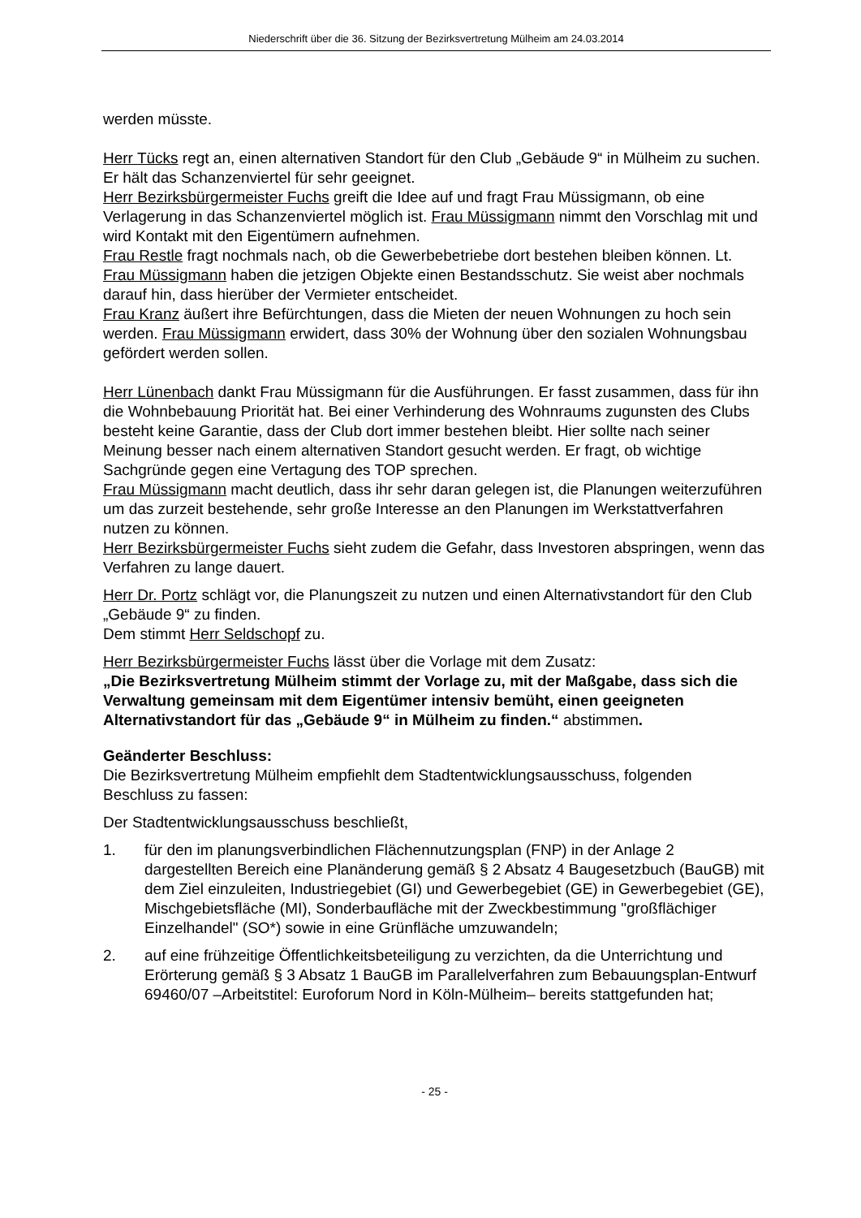Niederschrift über die 36. Sitzung der Bezirksvertretung Mülheim am 24.03.2014
werden müsste.
Herr Tücks regt an, einen alternativen Standort für den Club „Gebäude 9“ in Mülheim zu suchen. Er hält das Schanzenviertel für sehr geeignet.
Herr Bezirksbürgermeister Fuchs greift die Idee auf und fragt Frau Müssigmann, ob eine Verlagerung in das Schanzenviertel möglich ist. Frau Müssigmann nimmt den Vorschlag mit und wird Kontakt mit den Eigentümern aufnehmen.
Frau Restle fragt nochmals nach, ob die Gewerbebetriebe dort bestehen bleiben können. Lt. Frau Müssigmann haben die jetzigen Objekte einen Bestandsschutz. Sie weist aber nochmals darauf hin, dass hierüber der Vermieter entscheidet.
Frau Kranz äußert ihre Befürchtungen, dass die Mieten der neuen Wohnungen zu hoch sein werden. Frau Müssigmann erwidert, dass 30% der Wohnung über den sozialen Wohnungsbau gefördert werden sollen.
Herr Lünenbach dankt Frau Müssigmann für die Ausführungen. Er fasst zusammen, dass für ihn die Wohnbebauung Priorität hat. Bei einer Verhinderung des Wohnraums zugunsten des Clubs besteht keine Garantie, dass der Club dort immer bestehen bleibt. Hier sollte nach seiner Meinung besser nach einem alternativen Standort gesucht werden. Er fragt, ob wichtige Sachgründe gegen eine Vertagung des TOP sprechen.
Frau Müssigmann macht deutlich, dass ihr sehr daran gelegen ist, die Planungen weiterzuführen um das zurzeit bestehende, sehr große Interesse an den Planungen im Werkstattverfahren nutzen zu können.
Herr Bezirksbürgermeister Fuchs sieht zudem die Gefahr, dass Investoren abspringen, wenn das Verfahren zu lange dauert.
Herr Dr. Portz schlägt vor, die Planungszeit zu nutzen und einen Alternativstandort für den Club „Gebäude 9“ zu finden.
Dem stimmt Herr Seldschopf zu.
Herr Bezirksbürgermeister Fuchs lässt über die Vorlage mit dem Zusatz:
„Die Bezirksvertretung Mülheim stimmt der Vorlage zu, mit der Maßgabe, dass sich die Verwaltung gemeinsam mit dem Eigentümer intensiv bemüht, einen geeigneten Alternativstandort für das „Gebäude 9“ in Mülheim zu finden.“ abstimmen.
Geänderter Beschluss:
Die Bezirksvertretung Mülheim empfiehlt dem Stadtentwicklungsausschuss, folgenden Beschluss zu fassen:
Der Stadtentwicklungsausschuss beschließt,
1. für den im planungsverbindlichen Flächennutzungsplan (FNP) in der Anlage 2 dargestellten Bereich eine Planänderung gemäß § 2 Absatz 4 Baugesetzbuch (BauGB) mit dem Ziel einzuleiten, Industriegebiet (GI) und Gewerbegebiet (GE) in Gewerbegebiet (GE), Mischgebietsfläche (MI), Sonderbaufläche mit der Zweckbestimmung "großflächiger Einzelhandel" (SO*) sowie in eine Grünfläche umzuwandeln;
2. auf eine frühzeitige Öffentlichkeitsbeteiligung zu verzichten, da die Unterrichtung und Erörterung gemäß § 3 Absatz 1 BauGB im Parallelverfahren zum Bebauungsplan-Entwurf 69460/07 –Arbeitstitel: Euroforum Nord in Köln-Mülheim– bereits stattgefunden hat;
- 25 -